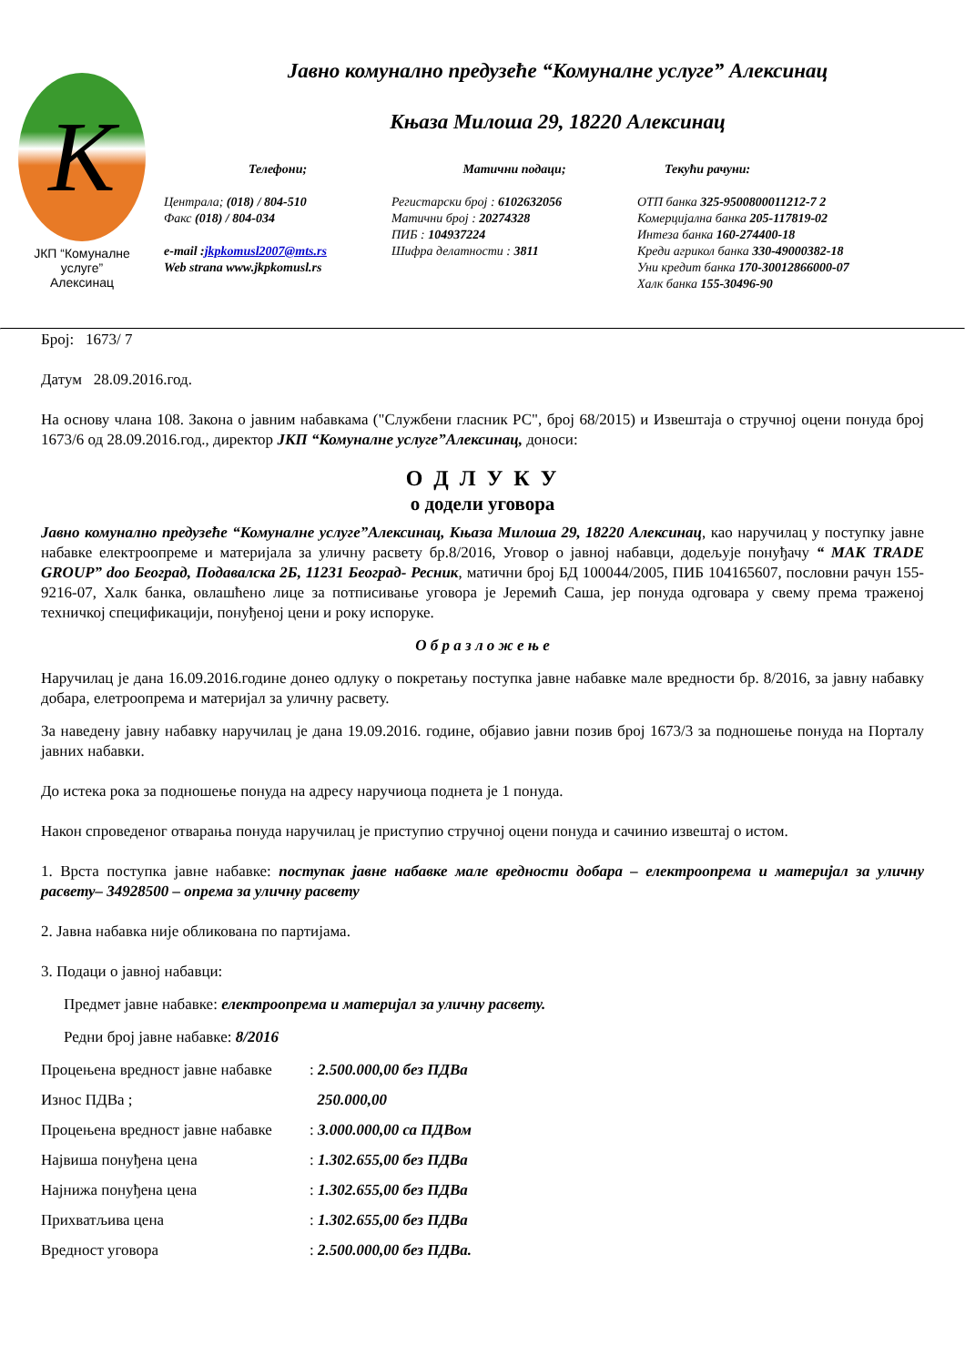K
ЈКП “Комуналне услуге”
Алексинац
Јавно комунално предузеће “Комуналне услуге” Алексинац
Књаза Милоша 29, 18220 Алексинац
Телефони;
Централа; (018) / 804-510
Факс (018) / 804-034
e-mail :jkpkomusl2007@mts.rs
Web strana www.jkpkomusl.rs
Матични подаци;
Регистарски број : 6102632056
Матични број : 20274328
ПИБ : 104937224
Шифра делатности : 3811
Текући рачуни:
ОТП банка 325-9500800011212-7 2
Комерцијална банка 205-117819-02
Интеза банка 160-274400-18
Креди агрикол банка 330-49000382-18
Уни кредит банка 170-30012866000-07
Халк банка 155-30496-90
Број: 1673/ 7
Датум 28.09.2016.год.
На основу члана 108. Закона о јавним набавкама ("Службени гласник РС", број 68/2015) и Извештаја о стручној оцени понуда број 1673/6 од 28.09.2016.год., директор ЈКП “Комуналне услуге”Алексинац, доноси:
О Д Л У К У
о додели уговора
Јавно комунално предузеће “Комуналне услуге”Алексинац, Књаза Милоша 29, 18220 Алексинац, као наручилац у поступку јавне набавке електроопреме и материјала за уличну расвету бр.8/2016, Уговор о јавној набавци, додељује понуђачу “ MAK TRADE GROUP” doo Београд, Подавалска 2Б, 11231 Београд- Ресник, матични број БД 100044/2005, ПИБ 104165607, пословни рачун 155-9216-07, Халк банка, овлашћено лице за потписивање уговора је Јеремић Саша, јер понуда одговара у свему према траженој техничкој спецификацији, понуђеној цени и року испоруке.
О б р а з л о ж е њ е
Наручилац је дана 16.09.2016.године донео одлуку о покретању поступка јавне набавке мале вредности бр. 8/2016, за јавну набавку добара, елетроопрема и материјал за уличну расвету.
За наведену јавну набавку наручилац је дана 19.09.2016. године, објавио јавни позив број 1673/3 за подношење понуда на Порталу јавних набавки.
До истека рока за подношење понуда на адресу наручиоца поднета је 1 понуда.
Након спроведеног отварања понуда наручилац је приступио стручној оцени понуда и сачинио извештај о истом.
1. Врста поступка јавне набавке: поступак јавне набавке мале вредности добара – електроопрема и материјал за уличну расвету– 34928500 – опрема за уличну расвету
2. Јавна набавка није обликована по партијама.
3. Подаци о јавној набавци:
Предмет јавне набавке: електроопрема и материјал за уличну расвету.
Редни број јавне набавке: 8/2016
Процењена вредност јавне набавке: 2.500.000,00 без ПДВа
Износ ПДВа ; 250.000,00
Процењена вредност јавне набавке: 3.000.000,00 са ПДВом
Највиша понуђена цена: 1.302.655,00 без ПДВа
Најнижа понуђена цена: 1.302.655,00 без ПДВа
Прихватљива цена: 1.302.655,00 без ПДВа
Вредност уговора: 2.500.000,00 без ПДВа.